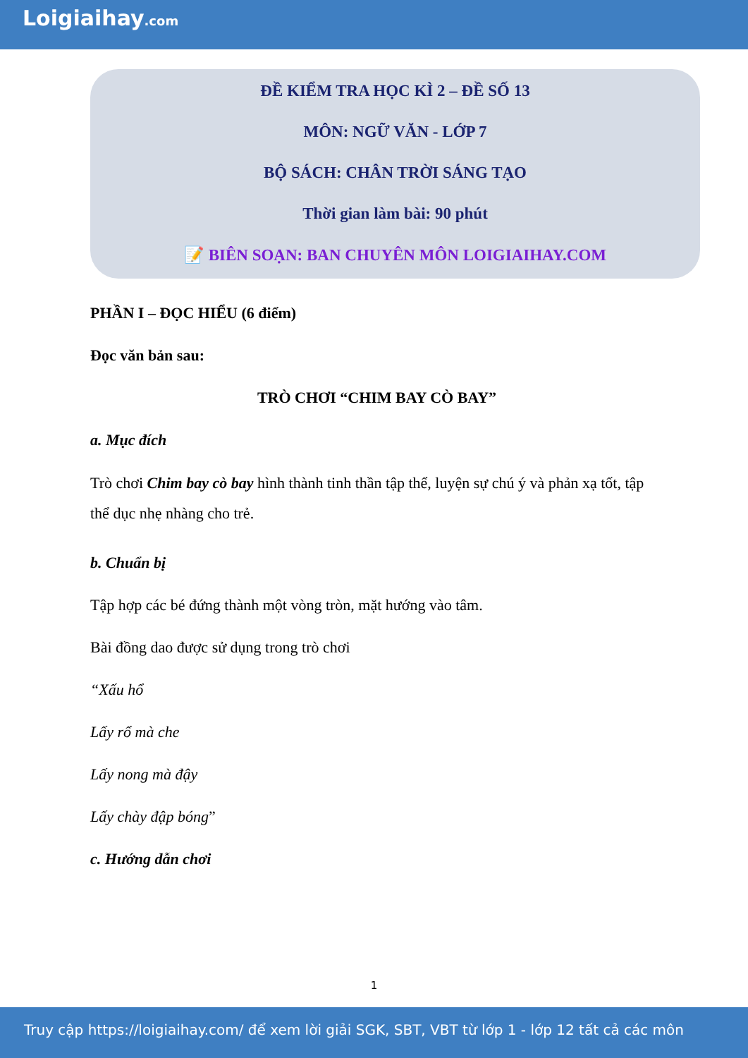Loigiaihay.com
ĐỀ KIỂM TRA HỌC KÌ 2 – ĐỀ SỐ 13
MÔN: NGỮ VĂN - LỚP 7
BỘ SÁCH: CHÂN TRỜI SÁNG TẠO
Thời gian làm bài: 90 phút
📝 BIÊN SOẠN: BAN CHUYÊN MÔN LOIGIAIHAY.COM
PHẦN I – ĐỌC HIỂU (6 điểm)
Đọc văn bản sau:
TRÒ CHƠI “CHIM BAY CÒ BAY”
a. Mục đích
Trò chơi Chim bay cò bay hình thành tinh thần tập thể, luyện sự chú ý và phản xạ tốt, tập thể dục nhẹ nhàng cho trẻ.
b. Chuẩn bị
Tập hợp các bé đứng thành một vòng tròn, mặt hướng vào tâm.
Bài đồng dao được sử dụng trong trò chơi
“Xấu hổ
Lấy rổ mà che
Lấy nong mà đậy
Lấy chày đập bóng”
c. Hướng dẫn chơi
1
Truy cập https://loigiaihay.com/ để xem lời giải SGK, SBT, VBT từ lớp 1 - lớp 12 tất cả các môn